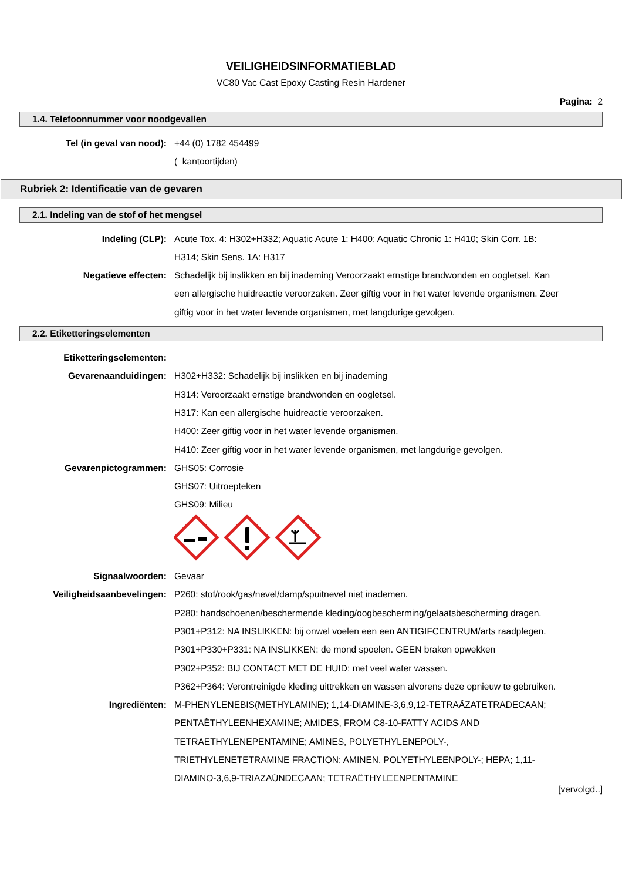VEILIGHEIDSINFORMATIEBLAD
VC80 Vac Cast Epoxy Casting Resin Hardener
Pagina: 2
1.4. Telefoonnummer voor noodgevallen
Tel (in geval van nood): +44 (0) 1782 454499
( kantoortijden)
Rubriek 2: Identificatie van de gevaren
2.1. Indeling van de stof of het mengsel
Indeling (CLP): Acute Tox. 4: H302+H332; Aquatic Acute 1: H400; Aquatic Chronic 1: H410; Skin Corr. 1B: H314; Skin Sens. 1A: H317
Negatieve effecten: Schadelijk bij inslikken en bij inademing Veroorzaakt ernstige brandwonden en oogletsel. Kan een allergische huidreactie veroorzaken. Zeer giftig voor in het water levende organismen. Zeer giftig voor in het water levende organismen, met langdurige gevolgen.
2.2. Etiketteringselementen
Etiketteringselementen:
Gevarenaanduidingen: H302+H332: Schadelijk bij inslikken en bij inademing
H314: Veroorzaakt ernstige brandwonden en oogletsel.
H317: Kan een allergische huidreactie veroorzaken.
H400: Zeer giftig voor in het water levende organismen.
H410: Zeer giftig voor in het water levende organismen, met langdurige gevolgen.
Gevarenpictogrammen: GHS05: Corrosie
GHS07: Uitroepteken
GHS09: Milieu
Signaalwoorden: Gevaar
Veiligheidsaanbevelingen: P260: stof/rook/gas/nevel/damp/spuitnevel niet inademen.
P280: handschoenen/beschermende kleding/oogbescherming/gelaatsbescherming dragen.
P301+P312: NA INSLIKKEN: bij onwel voelen een een ANTIGIFCENTRUM/arts raadplegen.
P301+P330+P331: NA INSLIKKEN: de mond spoelen. GEEN braken opwekken
P302+P352: BIJ CONTACT MET DE HUID: met veel water wassen.
P362+P364: Verontreinigde kleding uittrekken en wassen alvorens deze opnieuw te gebruiken.
Ingrediënten: M-PHENYLENEBIS(METHYLAMINE); 1,14-DIAMINE-3,6,9,12-TETRAÄZATETRADECAAN; PENTAËTHYLEENHEXAMINE; AMIDES, FROM C8-10-FATTY ACIDS AND TETRAETHYLENEPENTAMINE; AMINES, POLYETHYLENEPOLY-, TRIETHYLENETETRAMINE FRACTION; AMINEN, POLYETHYLEENPOLY-; HEPA; 1,11-DIAMINO-3,6,9-TRIAZAÜNDECAAN; TETRAËTHYLEENPENTAMINE
[vervolgd..]